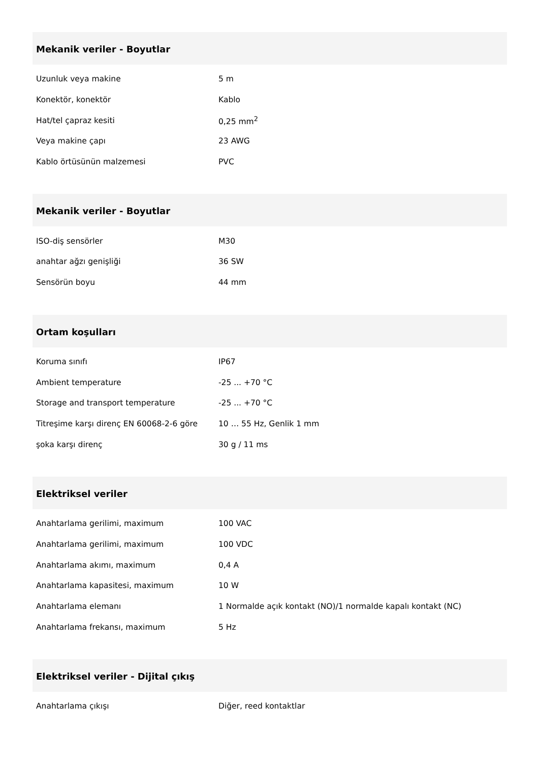Mekanik veriler - Boyutlar
| Uzunluk veya makine | 5 m |
| Konektör, konektör | Kablo |
| Hat/tel çapraz kesiti | 0,25 mm<sup>2</sup> |
| Veya makine çapı | 23 AWG |
| Kablo örtüsünün malzemesi | PVC |
Mekanik veriler - Boyutlar
| ISO-diş sensörler | M30 |
| anahtar ağzı genişliği | 36 SW |
| Sensörün boyu | 44 mm |
Ortam koşulları
| Koruma sınıfı | IP67 |
| Ambient temperature | -25 ... +70 °C |
| Storage and transport temperature | -25 ... +70 °C |
| Titreşime karşı direnç EN 60068-2-6 göre | 10 … 55 Hz, Genlik 1 mm |
| şoka karşı direnç | 30 g / 11 ms |
Elektriksel veriler
| Anahtarlama gerilimi, maximum | 100 VAC |
| Anahtarlama gerilimi, maximum | 100 VDC |
| Anahtarlama akımı, maximum | 0,4 A |
| Anahtarlama kapasitesi, maximum | 10 W |
| Anahtarlama elemanı | 1 Normalde açık kontakt (NO)/1 normalde kapalı kontakt (NC) |
| Anahtarlama frekansı, maximum | 5 Hz |
Elektriksel veriler - Dijital çıkış
| Anahtarlama çıkışı | Diğer, reed kontaktlar |